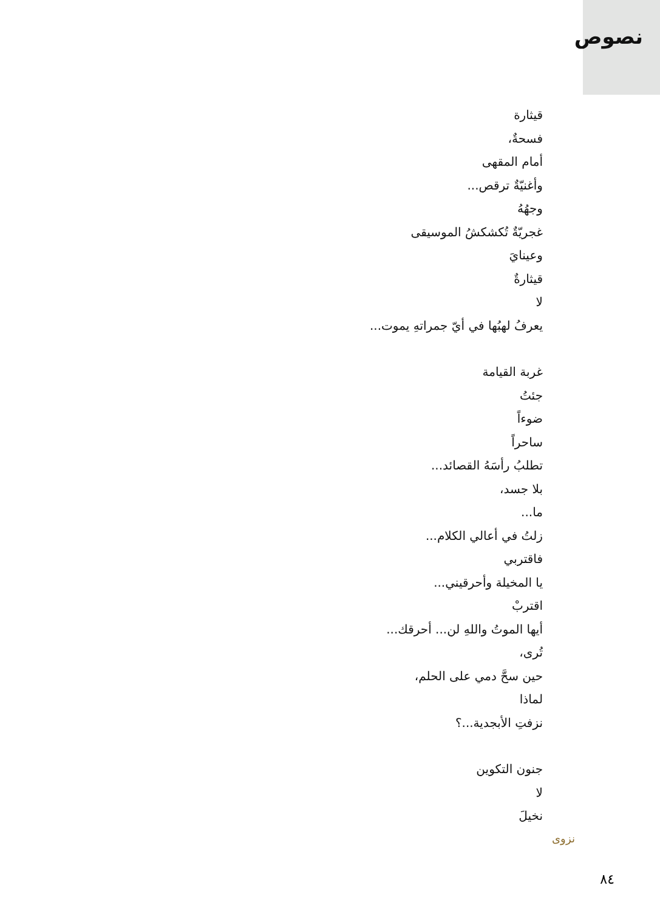نصوص
قيثارة
فسحةٌ،
أمام المقهى
وأغنيّةٌ ترقص...
وجهُهُ
غجريّةٌ تُكشكشُ الموسيقى
وعينايَ
قيثارةٌ
لا
يعرفُ لهبُها في أيّ جمراتهِ يموت...
غربة القيامة
جئتُ
ضوءاً
ساحراً
تطلبُ رأسَهُ القصائد...
بلا جسد،
ما...
زلتُ في أعالي الكلام...
فاقتربي
يا المخيلة وأحرقيني...
اقتربْ
أيها الموتُ واللهِ لن... أحرقك...
تُرى،
حين سحَّ دمي على الحلم،
لماذا
نزفتِ الأبجدية...؟
جنون التكوين
لا
نخيلَ
نزوى
٨٤